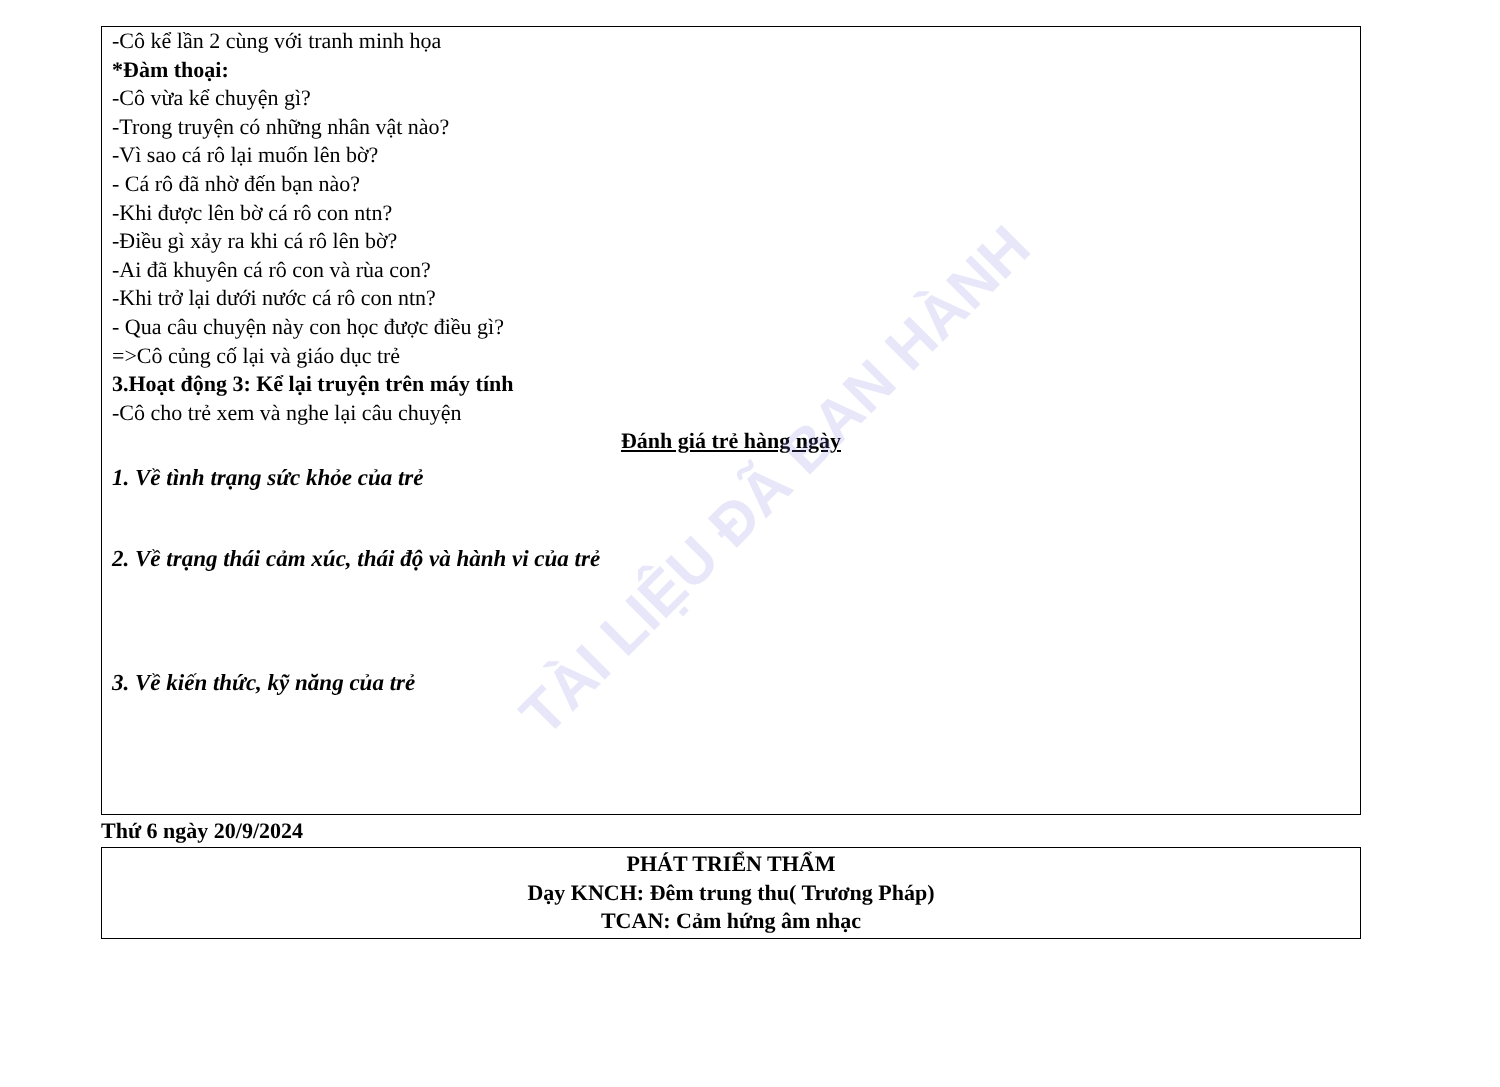-Cô kể lần 2 cùng với tranh minh họa
*Đàm thoại:
-Cô vừa kể chuyện gì?
-Trong truyện có những nhân vật nào?
-Vì sao cá rô lại muốn lên bờ?
- Cá rô đã nhờ đến bạn nào?
-Khi được lên bờ cá rô con ntn?
-Điều gì xảy ra khi cá rô lên bờ?
-Ai đã khuyên cá rô con và rùa con?
-Khi trở lại dưới nước cá rô con ntn?
- Qua câu chuyện này con học được điều gì?
=>Cô củng cố lại và giáo dục trẻ
3.Hoạt động 3: Kể lại truyện trên máy tính
-Cô cho trẻ xem và nghe lại câu chuyện
Đánh giá trẻ hàng ngày
1. Về tình trạng sức khỏe của trẻ
2. Về trạng thái cảm xúc, thái độ và hành vi của trẻ
3. Về kiến thức, kỹ năng của trẻ
Thứ 6 ngày 20/9/2024
PHÁT TRIỂN THẨM
Dạy KNCH: Đêm trung thu( Trương Pháp)
TCAN: Cảm hứng âm nhạc
TÀI LIỆU ĐÃ BAN HÀNH